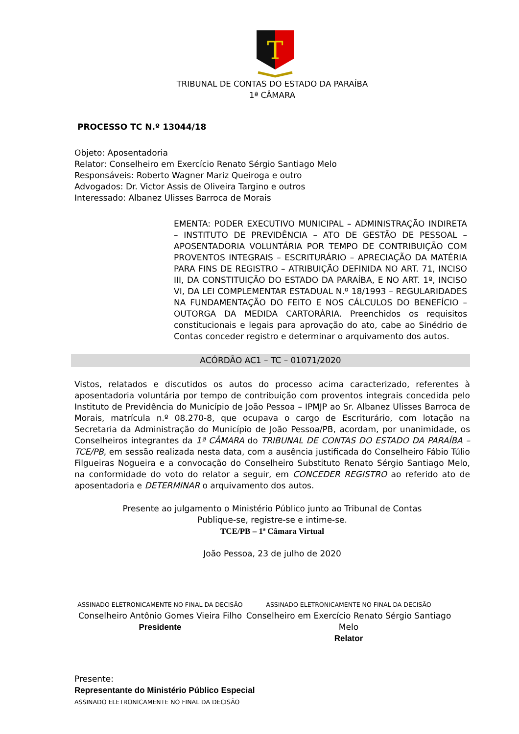T
TRIBUNAL DE CONTAS DO ESTADO DA PARAÍBA
1ª CÂMARA
PROCESSO TC N.º 13044/18
Objeto: Aposentadoria
Relator: Conselheiro em Exercício Renato Sérgio Santiago Melo
Responsáveis: Roberto Wagner Mariz Queiroga e outro
Advogados: Dr. Victor Assis de Oliveira Targino e outros
Interessado: Albanez Ulisses Barroca de Morais
EMENTA: PODER EXECUTIVO MUNICIPAL – ADMINISTRAÇÃO INDIRETA – INSTITUTO DE PREVIDÊNCIA – ATO DE GESTÃO DE PESSOAL – APOSENTADORIA VOLUNTÁRIA POR TEMPO DE CONTRIBUIÇÃO COM PROVENTOS INTEGRAIS – ESCRITURÁRIO – APRECIAÇÃO DA MATÉRIA PARA FINS DE REGISTRO – ATRIBUIÇÃO DEFINIDA NO ART. 71, INCISO III, DA CONSTITUIÇÃO DO ESTADO DA PARAÍBA, E NO ART. 1º, INCISO VI, DA LEI COMPLEMENTAR ESTADUAL N.º 18/1993 – REGULARIDADES NA FUNDAMENTAÇÃO DO FEITO E NOS CÁLCULOS DO BENEFÍCIO – OUTORGA DA MEDIDA CARTORÁRIA. Preenchidos os requisitos constitucionais e legais para aprovação do ato, cabe ao Sinédrio de Contas conceder registro e determinar o arquivamento dos autos.
ACÓRDÃO AC1 – TC – 01071/2020
Vistos, relatados e discutidos os autos do processo acima caracterizado, referentes à aposentadoria voluntária por tempo de contribuição com proventos integrais concedida pelo Instituto de Previdência do Município de João Pessoa – IPMJP ao Sr. Albanez Ulisses Barroca de Morais, matrícula n.º 08.270-8, que ocupava o cargo de Escriturário, com lotação na Secretaria da Administração do Município de João Pessoa/PB, acordam, por unanimidade, os Conselheiros integrantes da 1ª CÂMARA do TRIBUNAL DE CONTAS DO ESTADO DA PARAÍBA – TCE/PB, em sessão realizada nesta data, com a ausência justificada do Conselheiro Fábio Túlio Filgueiras Nogueira e a convocação do Conselheiro Substituto Renato Sérgio Santiago Melo, na conformidade do voto do relator a seguir, em CONCEDER REGISTRO ao referido ato de aposentadoria e DETERMINAR o arquivamento dos autos.
Presente ao julgamento o Ministério Público junto ao Tribunal de Contas
Publique-se, registre-se e intime-se.
TCE/PB – 1ª Câmara Virtual
João Pessoa, 23 de julho de 2020
ASSINADO ELETRONICAMENTE NO FINAL DA DECISÃO
Conselheiro Antônio Gomes Vieira Filho
Presidente
ASSINADO ELETRONICAMENTE NO FINAL DA DECISÃO
Conselheiro em Exercício Renato Sérgio Santiago Melo
Relator
Presente:
Representante do Ministério Público Especial
ASSINADO ELETRONICAMENTE NO FINAL DA DECISÃO